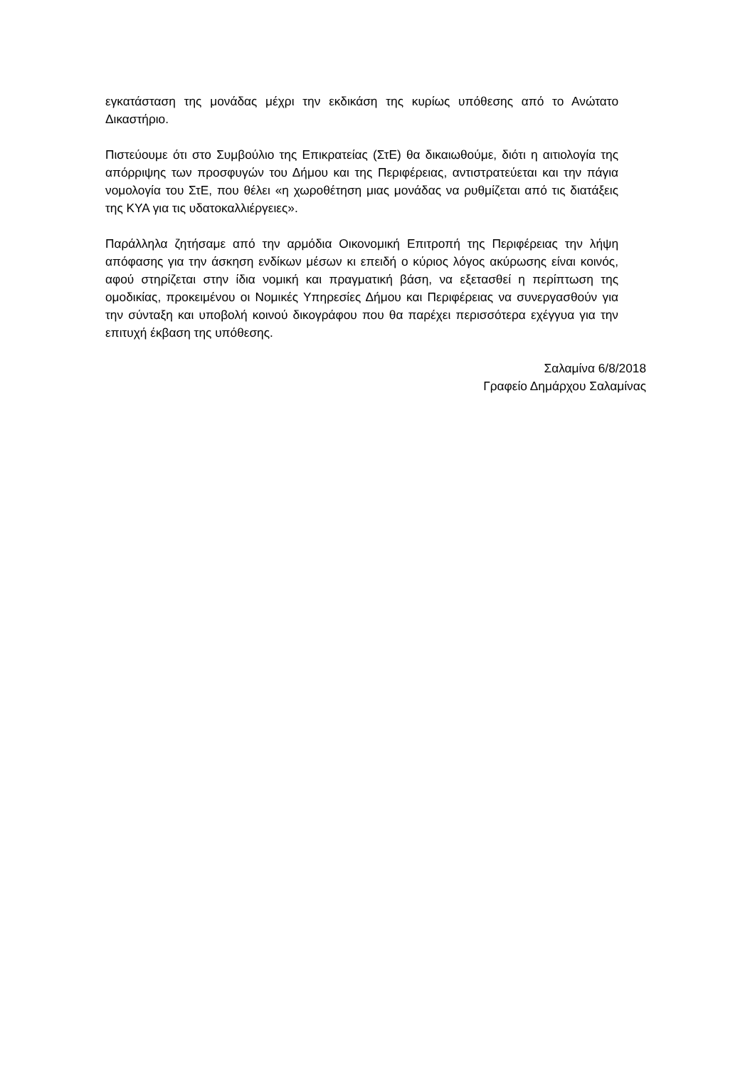εγκατάσταση της μονάδας μέχρι την εκδικάση της κυρίως υπόθεσης από το Ανώτατο Δικαστήριο.
Πιστεύουμε ότι στο Συμβούλιο της Επικρατείας (ΣτΕ) θα δικαιωθούμε, διότι η αιτιολογία της απόρριψης των προσφυγών του Δήμου και της Περιφέρειας, αντιστρατεύεται και την πάγια νομολογία του ΣτΕ, που θέλει «η χωροθέτηση μιας μονάδας να ρυθμίζεται από τις διατάξεις της ΚΥΑ για τις υδατοκαλλιέργειες».
Παράλληλα ζητήσαμε από την αρμόδια Οικονομική Επιτροπή της Περιφέρειας την λήψη απόφασης για την άσκηση ενδίκων μέσων κι επειδή ο κύριος λόγος ακύρωσης είναι κοινός, αφού στηρίζεται στην ίδια νομική και πραγματική βάση, να εξετασθεί η περίπτωση της ομοδικίας, προκειμένου οι Νομικές Υπηρεσίες Δήμου και Περιφέρειας να συνεργασθούν για την σύνταξη και υποβολή κοινού δικογράφου που θα παρέχει περισσότερα εχέγγυα για την επιτυχή έκβαση της υπόθεσης.
Σαλαμίνα 6/8/2018
Γραφείο Δημάρχου Σαλαμίνας